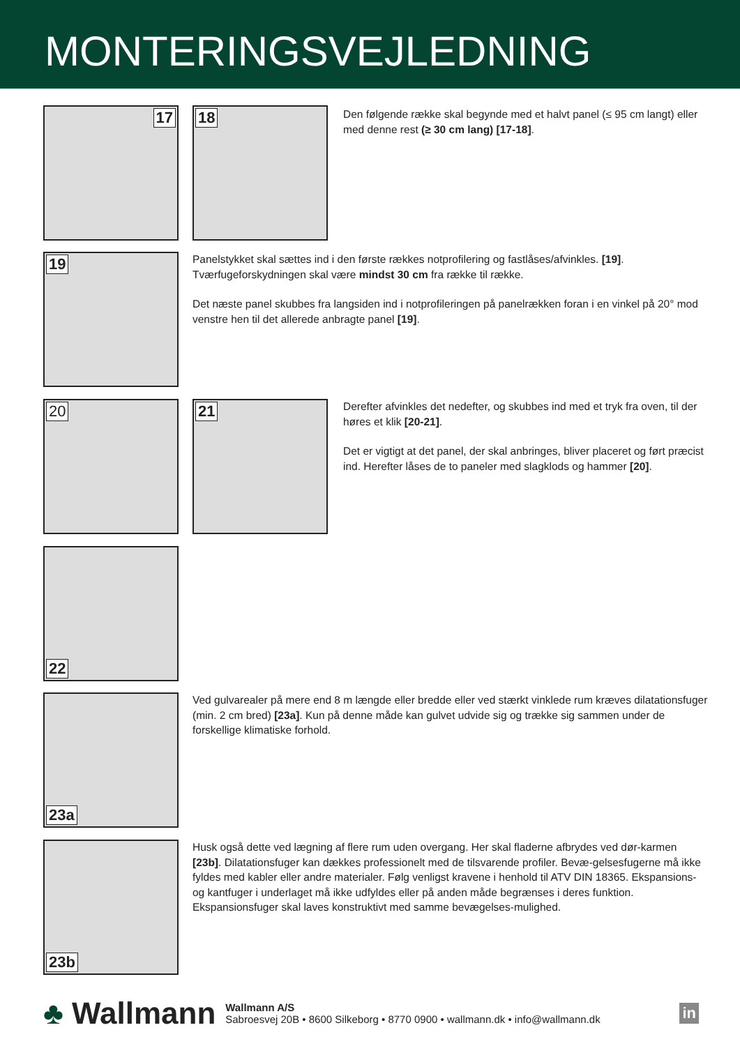MONTERINGSVEJLEDNING
17
18
Den følgende række skal begynde med et halvt panel (≤ 95 cm langt) eller med denne rest (≥ 30 cm lang) [17-18].
19
Panelstykket skal sættes ind i den første rækkes notprofilering og fastlåses/afvinkles. [19]. Tværfugeforskydningen skal være mindst 30 cm fra række til række.
Det næste panel skubbes fra langsiden ind i notprofileringen på panelrækken foran i en vinkel på 20° mod venstre hen til det allerede anbragte panel [19].
20
21
Derefter afvinkles det nedefter, og skubbes ind med et tryk fra oven, til der høres et klik [20-21].
Det er vigtigt at det panel, der skal anbringes, bliver placeret og ført præcist ind. Herefter låses de to paneler med slagklods og hammer [20].
22
23a
Ved gulvarealer på mere end 8 m længde eller bredde eller ved stærkt vinklede rum kræves dilatationsfuger (min. 2 cm bred) [23a]. Kun på denne måde kan gulvet udvide sig og trække sig sammen under de forskellige klimatiske forhold.
23b
Husk også dette ved lægning af flere rum uden overgang. Her skal fladerne afbrydes ved dør-karmen [23b]. Dilatationsfuger kan dækkes professionelt med de tilsvarende profiler. Bevæ-gelsesfugerne må ikke fyldes med kabler eller andre materialer. Følg venligst kravene i henhold til ATV DIN 18365. Ekspansions- og kantfuger i underlaget må ikke udfyldes eller på anden måde begrænses i deres funktion. Ekspansionsfuger skal laves konstruktivt med samme bevægelses-mulighed.
♣ Wallmann
Wallmann A/S
Sabroesvej 20B • 8600 Silkeborg • 8770 0900 • wallmann.dk • info@wallmann.dk
in